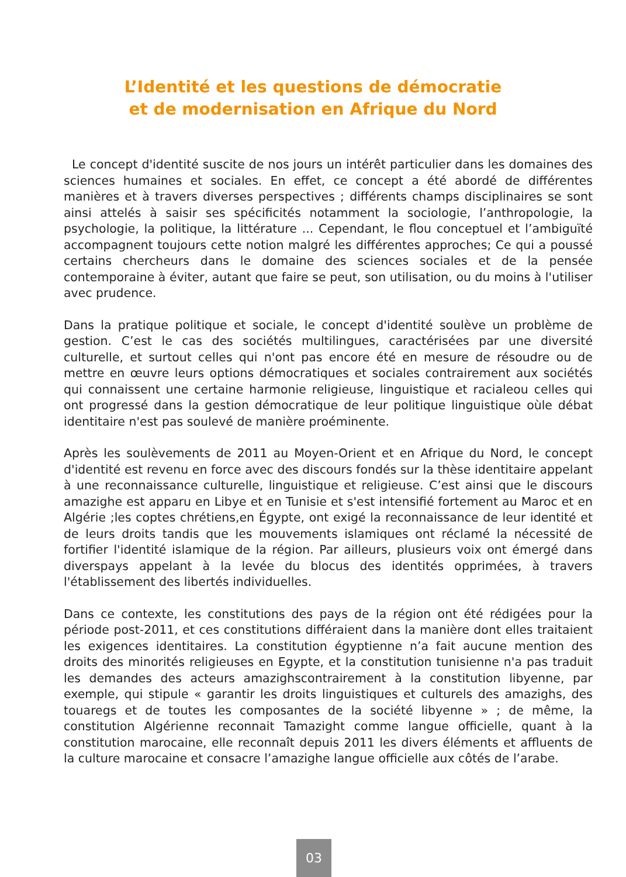L’Identité et les questions de démocratie
et de modernisation en Afrique du Nord
Le concept d'identité suscite de nos jours un intérêt particulier dans les domaines des sciences humaines et sociales. En effet, ce concept a été abordé de différentes manières et à travers diverses perspectives ; différents champs disciplinaires se sont ainsi attelés à saisir ses spécificités notamment la sociologie, l’anthropologie, la psychologie, la politique, la littérature ... Cependant, le flou conceptuel et l’ambiguïté accompagnent toujours cette notion malgré les différentes approches; Ce qui a poussé certains chercheurs dans le domaine des sciences sociales et de la pensée contemporaine à éviter, autant que faire se peut, son utilisation, ou du moins à l'utiliser avec prudence.
Dans la pratique politique et sociale, le concept d'identité soulève un problème de gestion. C’est le cas des sociétés multilingues, caractérisées par une diversité culturelle, et surtout celles qui n'ont pas encore été en mesure de résoudre ou de mettre en œuvre leurs options démocratiques et sociales contrairement aux sociétés qui connaissent une certaine harmonie religieuse, linguistique et racialeou celles qui ont progressé dans la gestion démocratique de leur politique linguistique oùle débat identitaire n'est pas soulevé de manière proéminente.
Après les soulèvements de 2011 au Moyen-Orient et en Afrique du Nord, le concept d'identité est revenu en force avec des discours fondés sur la thèse identitaire appelant à une reconnaissance culturelle, linguistique et religieuse. C’est ainsi que le discours amazighe est apparu en Libye et en Tunisie et s'est intensifié fortement au Maroc et en Algérie ;les coptes chrétiens,en Égypte, ont exigé la reconnaissance de leur identité et de leurs droits tandis que les mouvements islamiques ont réclamé la nécessité de fortifier l'identité islamique de la région. Par ailleurs, plusieurs voix ont émergé dans diverspays appelant à la levée du blocus des identités opprimées, à travers l'établissement des libertés individuelles.
Dans ce contexte, les constitutions des pays de la région ont été rédigées pour la période post-2011, et ces constitutions différaient dans la manière dont elles traitaient les exigences identitaires. La constitution égyptienne n’a fait aucune mention des droits des minorités religieuses en Egypte, et la constitution tunisienne n'a pas traduit les demandes des acteurs amazighscontrairement à la constitution libyenne, par exemple, qui stipule « garantir les droits linguistiques et culturels des amazighs, des touaregs et de toutes les composantes de la société libyenne » ; de même, la constitution Algérienne reconnait Tamazight comme langue officielle, quant à la constitution marocaine, elle reconnaît depuis 2011 les divers éléments et affluents de la culture marocaine et consacre l’amazighe langue officielle aux côtés de l’arabe.
03